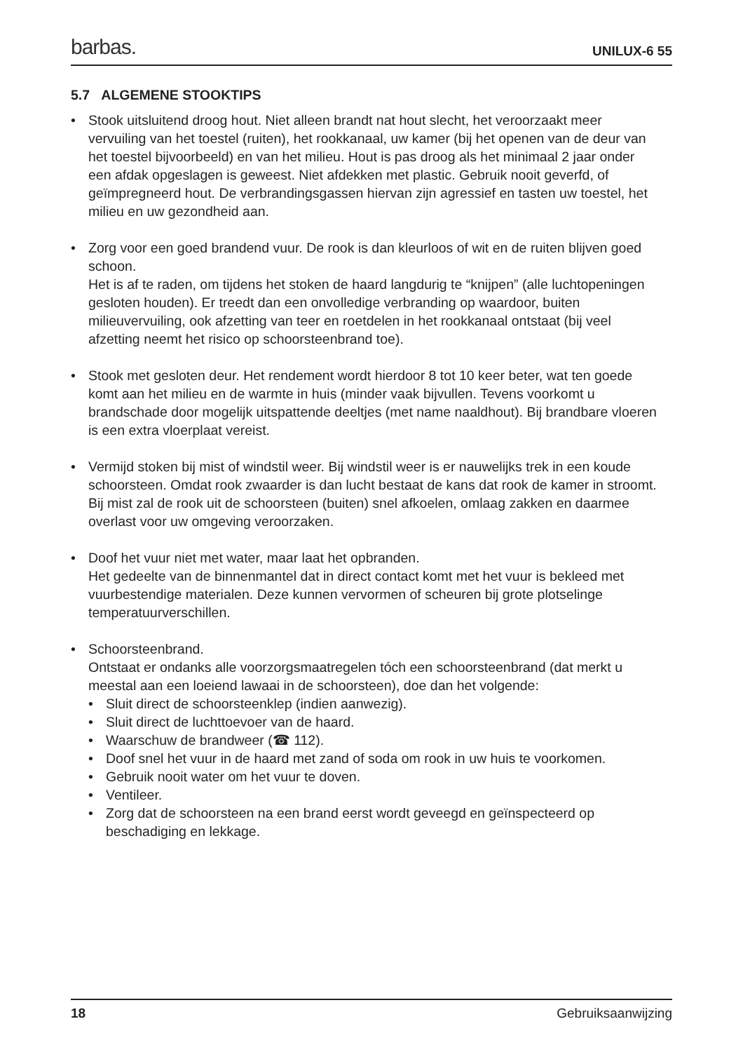barbas. UNILUX-6 55
5.7 ALGEMENE STOOKTIPS
• Stook uitsluitend droog hout. Niet alleen brandt nat hout slecht, het veroorzaakt meer vervuiling van het toestel (ruiten), het rookkanaal, uw kamer (bij het openen van de deur van het toestel bijvoorbeeld) en van het milieu. Hout is pas droog als het minimaal 2 jaar onder een afdak opgeslagen is geweest. Niet afdekken met plastic. Gebruik nooit geverfd, of geïmpregneerd hout. De verbrandingsgassen hiervan zijn agressief en tasten uw toestel, het milieu en uw gezondheid aan.
• Zorg voor een goed brandend vuur. De rook is dan kleurloos of wit en de ruiten blijven goed schoon.
Het is af te raden, om tijdens het stoken de haard langdurig te “knijpen” (alle luchtopeningen gesloten houden). Er treedt dan een onvolledige verbranding op waardoor, buiten milieuvervuiling, ook afzetting van teer en roetdelen in het rookkanaal ontstaat (bij veel afzetting neemt het risico op schoorsteenbrand toe).
• Stook met gesloten deur. Het rendement wordt hierdoor 8 tot 10 keer beter, wat ten goede komt aan het milieu en de warmte in huis (minder vaak bijvullen. Tevens voorkomt u brandschade door mogelijk uitspattende deeltjes (met name naaldhout). Bij brandbare vloeren is een extra vloerplaat vereist.
• Vermijd stoken bij mist of windstil weer. Bij windstil weer is er nauwelijks trek in een koude schoorsteen. Omdat rook zwaarder is dan lucht bestaat de kans dat rook de kamer in stroomt. Bij mist zal de rook uit de schoorsteen (buiten) snel afkoelen, omlaag zakken en daarmee overlast voor uw omgeving veroorzaken.
• Doof het vuur niet met water, maar laat het opbranden.
Het gedeelte van de binnenmantel dat in direct contact komt met het vuur is bekleed met vuurbestendige materialen. Deze kunnen vervormen of scheuren bij grote plotselinge temperatuurverschillen.
• Schoorsteenbrand.
Ontstaat er ondanks alle voorzorgsmaatregelen tóch een schoorsteenbrand (dat merkt u meestal aan een loeiend lawaai in de schoorsteen), doe dan het volgende:
• Sluit direct de schoorsteenklep (indien aanwezig).
• Sluit direct de luchttoevoer van de haard.
• Waarschuw de brandweer (☎ 112).
• Doof snel het vuur in de haard met zand of soda om rook in uw huis te voorkomen.
• Gebruik nooit water om het vuur te doven.
• Ventileer.
• Zorg dat de schoorsteen na een brand eerst wordt geveegd en geïnspecteerd op beschadiging en lekkage.
18 Gebruiksaanwijzing